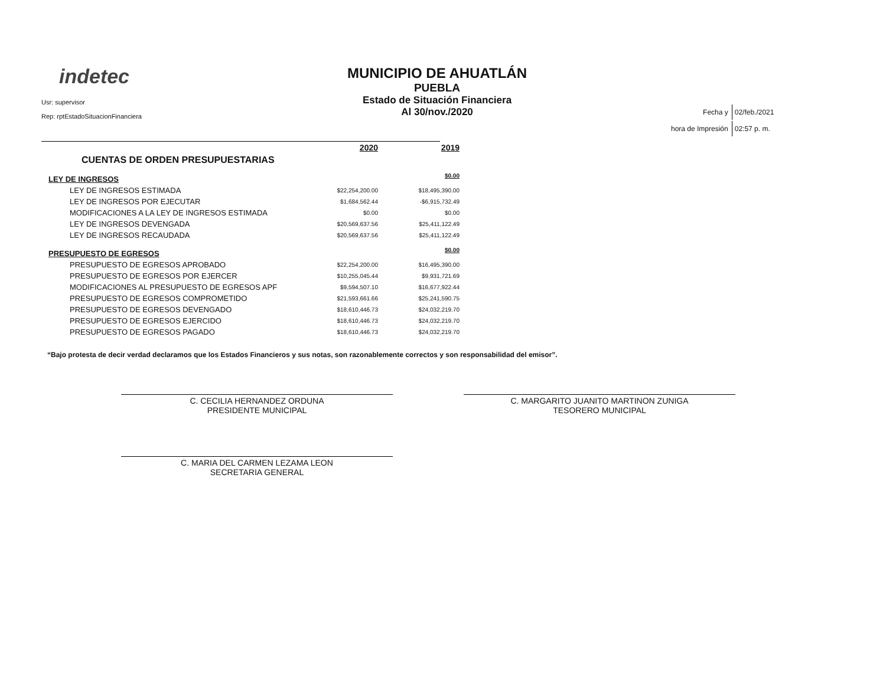indetec
Usr: supervisor
Rep: rptEstadoSituacionFinanciera
MUNICIPIO DE AHUATLÁN
PUEBLA
Estado de Situación Financiera
Al 30/nov./2020
| Fecha y | 02/feb./2021 |
| hora de Impresión | 02:57 p. m. |
| | 2020 | 2019 |
| CUENTAS DE ORDEN PRESUPUESTARIAS | | |
| LEY DE INGRESOS | | $0.00 |
| LEY DE INGRESOS ESTIMADA | $22,254,200.00 | $18,495,390.00 |
| LEY DE INGRESOS POR EJECUTAR | $1,684,562.44 | -$6,915,732.49 |
| MODIFICACIONES A LA LEY DE INGRESOS ESTIMADA | $0.00 | $0.00 |
| LEY DE INGRESOS DEVENGADA | $20,569,637.56 | $25,411,122.49 |
| LEY DE INGRESOS RECAUDADA | $20,569,637.56 | $25,411,122.49 |
| PRESUPUESTO DE EGRESOS | | $0.00 |
| PRESUPUESTO DE EGRESOS APROBADO | $22,254,200.00 | $16,495,390.00 |
| PRESUPUESTO DE EGRESOS POR EJERCER | $10,255,045.44 | $9,931,721.69 |
| MODIFICACIONES AL PRESUPUESTO DE EGRESOS APF | $9,594,507.10 | $16,677,922.44 |
| PRESUPUESTO DE EGRESOS COMPROMETIDO | $21,593,661.66 | $25,241,590.75 |
| PRESUPUESTO DE EGRESOS DEVENGADO | $18,610,446.73 | $24,032,219.70 |
| PRESUPUESTO DE EGRESOS EJERCIDO | $18,610,446.73 | $24,032,219.70 |
| PRESUPUESTO DE EGRESOS PAGADO | $18,610,446.73 | $24,032,219.70 |
“Bajo protesta de decir verdad declaramos que los Estados Financieros y sus notas, son razonablemente correctos y son responsabilidad del emisor”.
C. CECILIA HERNANDEZ ORDUNA
PRESIDENTE MUNICIPAL
C. MARGARITO JUANITO MARTINON ZUNIGA
TESORERO MUNICIPAL
C. MARIA DEL CARMEN LEZAMA LEON
SECRETARIA GENERAL